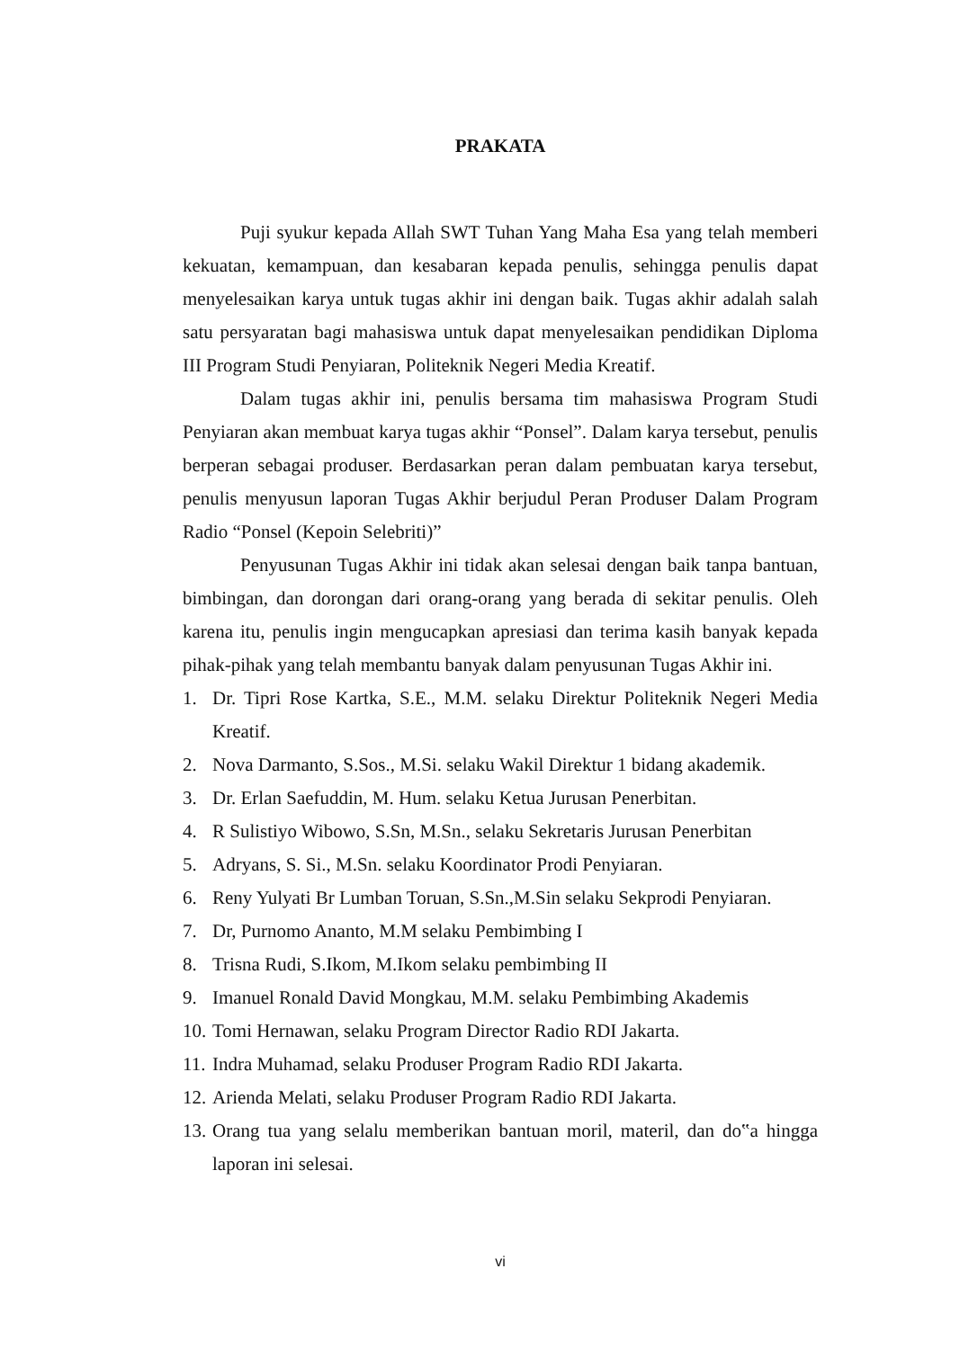PRAKATA
Puji syukur kepada Allah SWT Tuhan Yang Maha Esa yang telah memberi kekuatan, kemampuan, dan kesabaran kepada penulis, sehingga penulis dapat menyelesaikan karya untuk tugas akhir ini dengan baik. Tugas akhir adalah salah satu persyaratan bagi mahasiswa untuk dapat menyelesaikan pendidikan Diploma III Program Studi Penyiaran, Politeknik Negeri Media Kreatif.
Dalam tugas akhir ini, penulis bersama tim mahasiswa Program Studi Penyiaran akan membuat karya tugas akhir “Ponsel”. Dalam karya tersebut, penulis berperan sebagai produser. Berdasarkan peran dalam pembuatan karya tersebut, penulis menyusun laporan Tugas Akhir berjudul Peran Produser Dalam Program Radio “Ponsel (Kepoin Selebriti)”
Penyusunan Tugas Akhir ini tidak akan selesai dengan baik tanpa bantuan, bimbingan, dan dorongan dari orang-orang yang berada di sekitar penulis. Oleh karena itu, penulis ingin mengucapkan apresiasi dan terima kasih banyak kepada pihak-pihak yang telah membantu banyak dalam penyusunan Tugas Akhir ini.
1. Dr. Tipri Rose Kartka, S.E., M.M. selaku Direktur Politeknik Negeri Media Kreatif.
2. Nova Darmanto, S.Sos., M.Si. selaku Wakil Direktur 1 bidang akademik.
3. Dr. Erlan Saefuddin, M. Hum. selaku Ketua Jurusan Penerbitan.
4. R Sulistiyo Wibowo, S.Sn, M.Sn., selaku Sekretaris Jurusan Penerbitan
5. Adryans, S. Si., M.Sn. selaku Koordinator Prodi Penyiaran.
6. Reny Yulyati Br Lumban Toruan, S.Sn.,M.Sin selaku Sekprodi Penyiaran.
7. Dr, Purnomo Ananto, M.M selaku Pembimbing I
8. Trisna Rudi, S.Ikom, M.Ikom selaku pembimbing II
9. Imanuel Ronald David Mongkau, M.M. selaku Pembimbing Akademis
10. Tomi Hernawan, selaku Program Director Radio RDI Jakarta.
11. Indra Muhamad, selaku Produser Program Radio RDI Jakarta.
12. Arienda Melati, selaku Produser Program Radio RDI Jakarta.
13. Orang tua yang selalu memberikan bantuan moril, materil, dan do‟a hingga laporan ini selesai.
vi